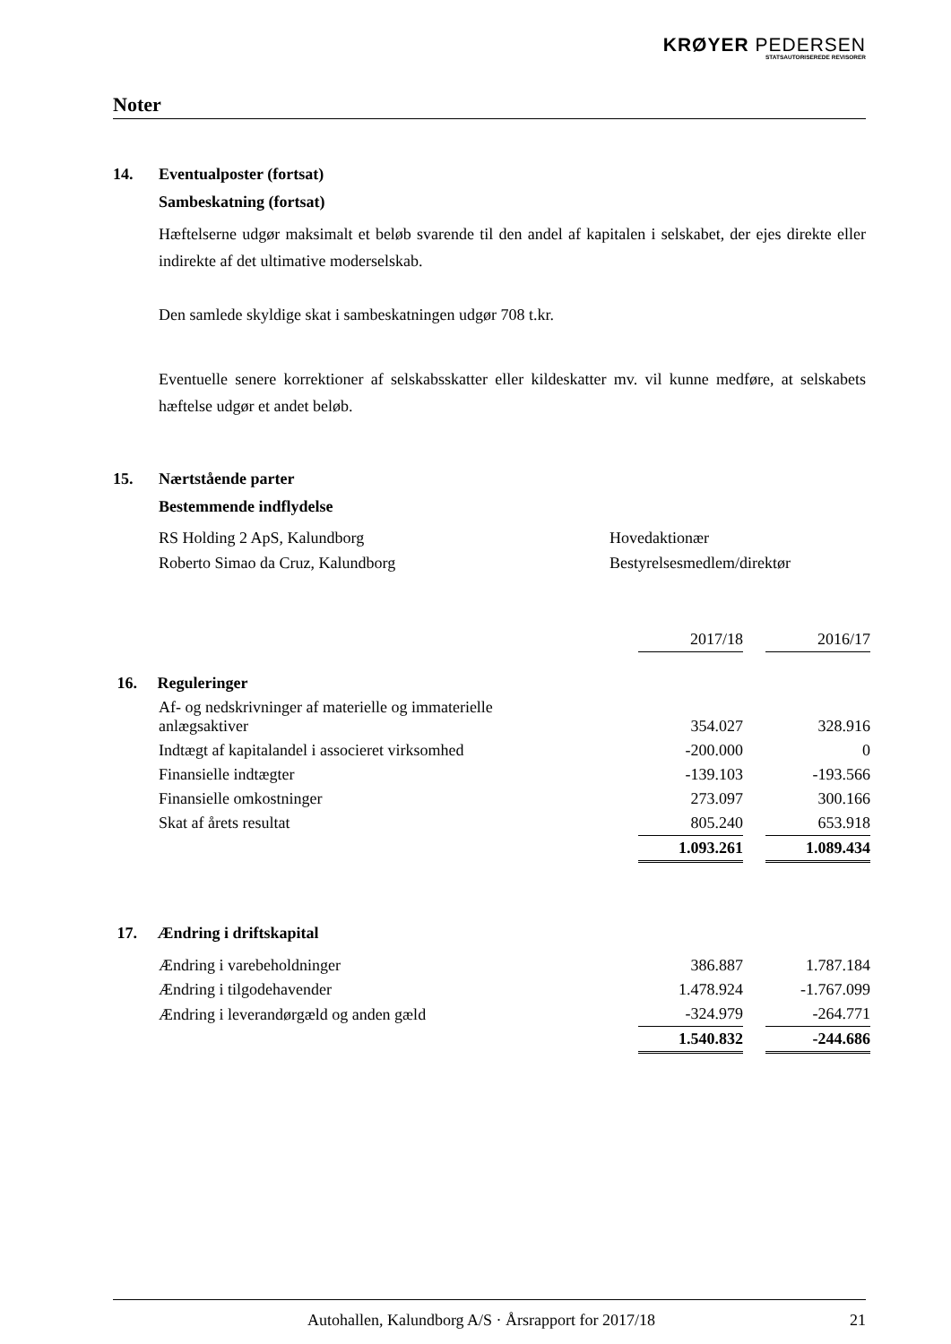KRØYER PEDERSEN
STATSAUTORISEREDE REVISORER
Noter
14. Eventualposter (fortsat)
Sambeskatning (fortsat)
Hæftelserne udgør maksimalt et beløb svarende til den andel af kapitalen i selskabet, der ejes direkte eller indirekte af det ultimative moderselskab.
Den samlede skyldige skat i sambeskatningen udgør 708 t.kr.
Eventuelle senere korrektioner af selskabsskatter eller kildeskatter mv. vil kunne medføre, at selskabets hæftelse udgør et andet beløb.
15. Nærtstående parter
Bestemmende indflydelse
RS Holding 2 ApS, Kalundborg Hovedaktionær
Roberto Simao da Cruz, Kalundborg Bestyrelsesmedlem/direktør
| | 2017/18 | | 2016/17 |
| 16. Reguleringer | | | |
| Af- og nedskrivninger af materielle og immaterielle anlægsaktiver | 354.027 | | 328.916 |
| Indtægt af kapitalandel i associeret virksomhed | -200.000 | | 0 |
| Finansielle indtægter | -139.103 | | -193.566 |
| Finansielle omkostninger | 273.097 | | 300.166 |
| Skat af årets resultat | 805.240 | | 653.918 |
| | 1.093.261 | | 1.089.434 |
| 17. Ændring i driftskapital | | | |
| Ændring i varebeholdninger | 386.887 | | 1.787.184 |
| Ændring i tilgodehavender | 1.478.924 | | -1.767.099 |
| Ændring i leverandørgæld og anden gæld | -324.979 | | -264.771 |
| | 1.540.832 | | -244.686 |
Autohallen, Kalundborg A/S · Årsrapport for 2017/18 21